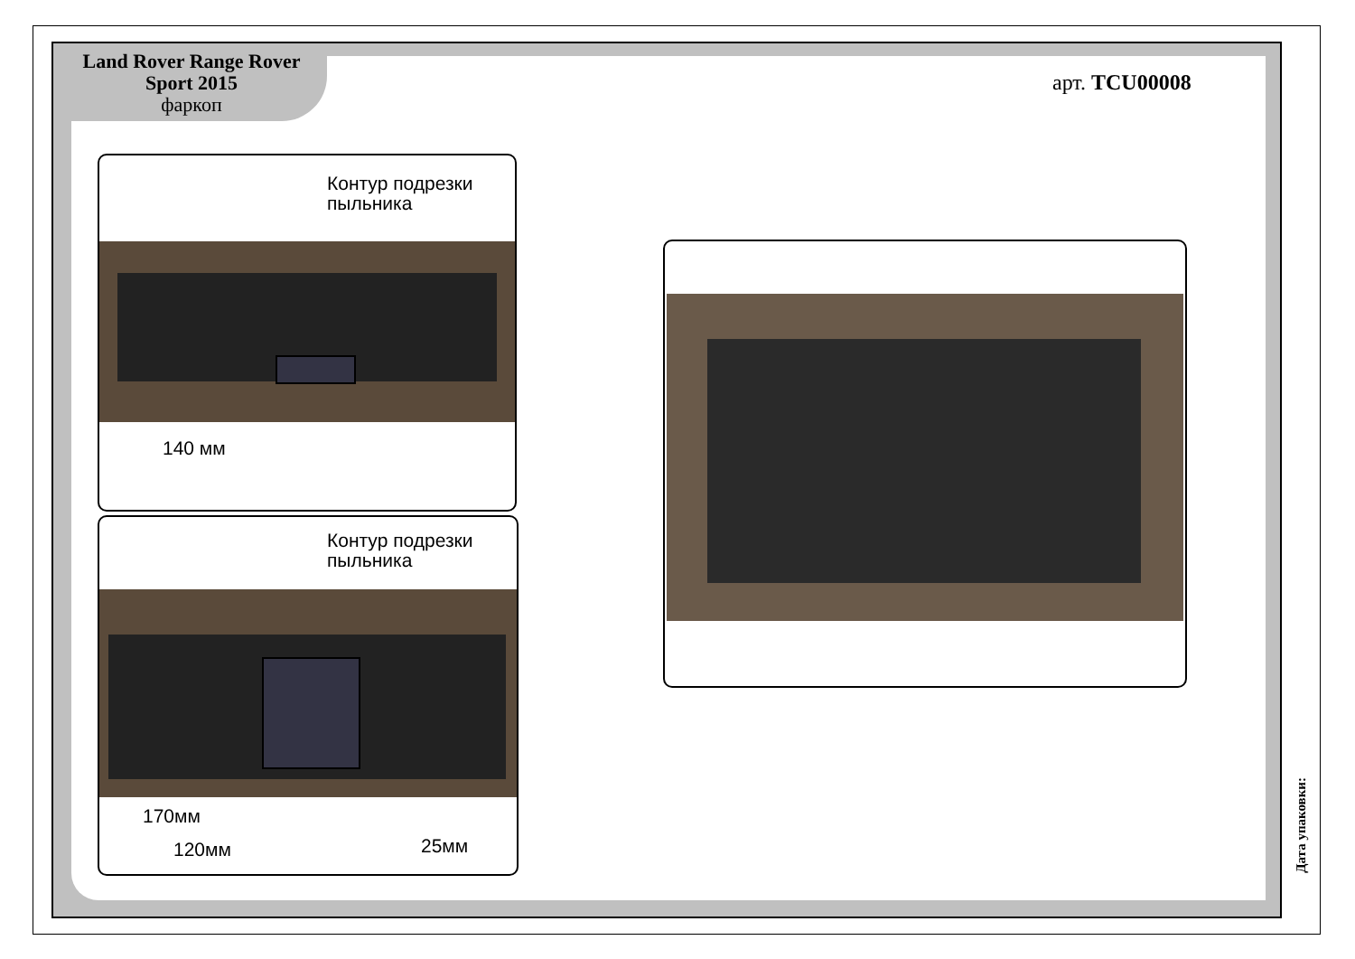Land Rover Range Rover
Sport 2015
фаркоп
арт. TCU00008
Контур подрезки
пыльника
140 мм
Контур подрезки
пыльника
170мм
120мм 25мм
Дата упаковки: